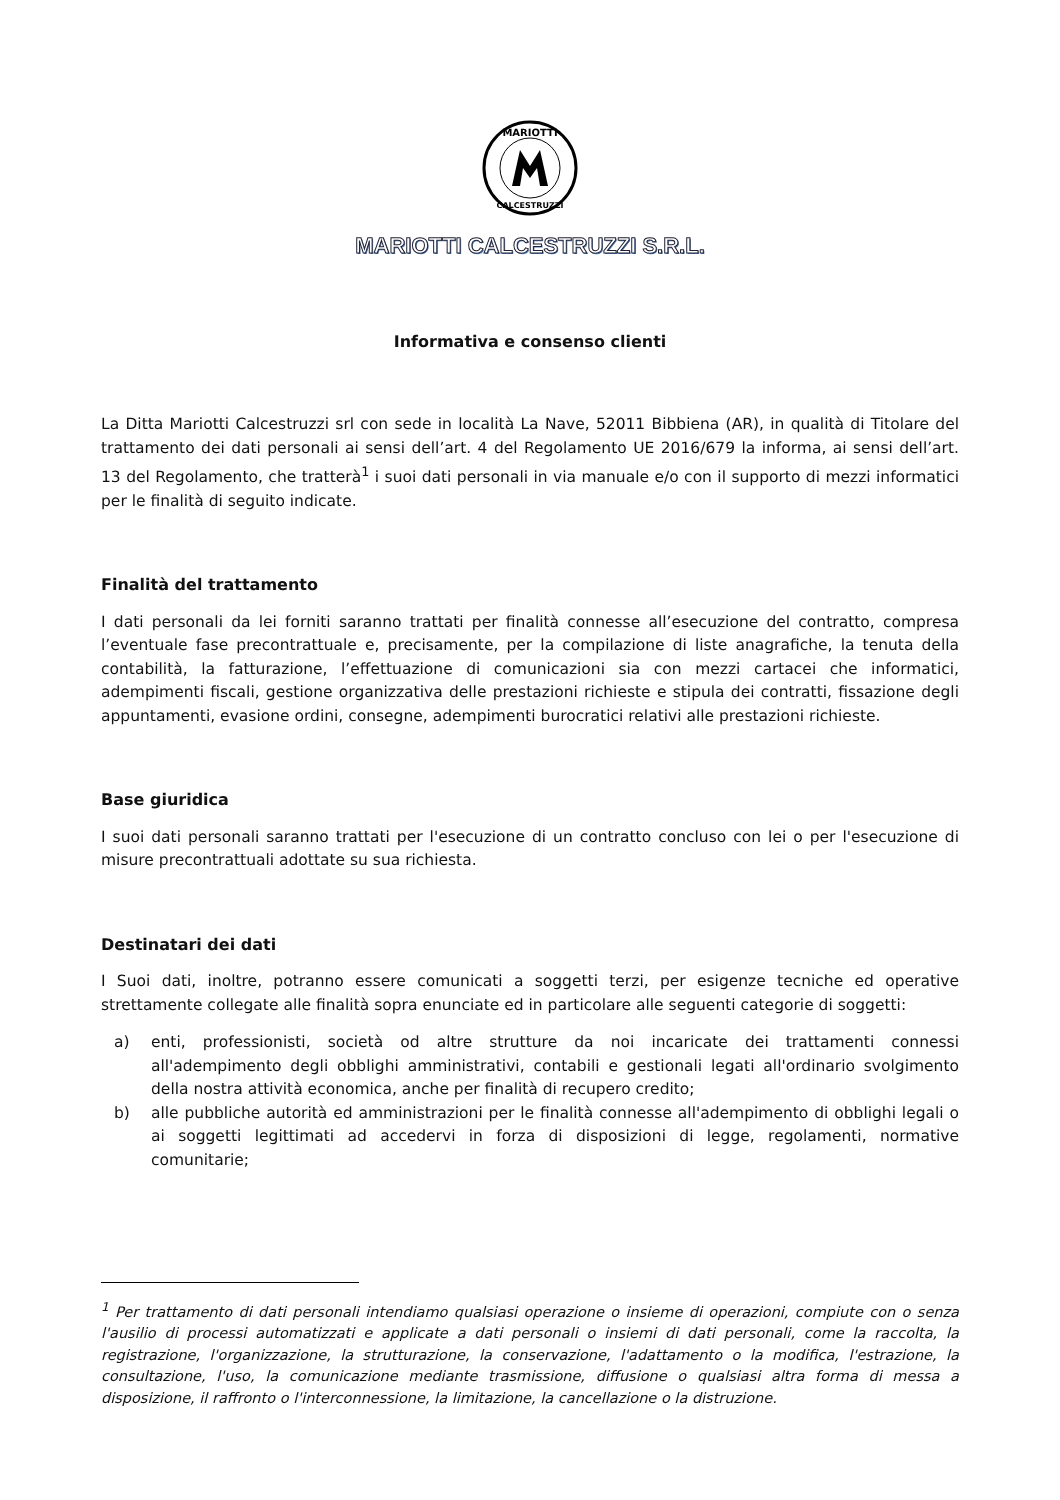MARIOTTI
CALCESTRUZZI
MARIOTTI CALCESTRUZZI S.R.L.
Informativa e consenso clienti
La Ditta Mariotti Calcestruzzi srl con sede in località La Nave, 52011 Bibbiena (AR), in qualità di Titolare del trattamento dei dati personali ai sensi dell’art. 4 del Regolamento UE 2016/679 la informa, ai sensi dell’art. 13 del Regolamento, che tratterà<sup>1</sup> i suoi dati personali in via manuale e/o con il supporto di mezzi informatici per le finalità di seguito indicate.
Finalità del trattamento
I dati personali da lei forniti saranno trattati per finalità connesse all’esecuzione del contratto, compresa l’eventuale fase precontrattuale e, precisamente, per la compilazione di liste anagrafiche, la tenuta della contabilità, la fatturazione, l’effettuazione di comunicazioni sia con mezzi cartacei che informatici, adempimenti fiscali, gestione organizzativa delle prestazioni richieste e stipula dei contratti, fissazione degli appuntamenti, evasione ordini, consegne, adempimenti burocratici relativi alle prestazioni richieste.
Base giuridica
I suoi dati personali saranno trattati per l'esecuzione di un contratto concluso con lei o per l'esecuzione di misure precontrattuali adottate su sua richiesta.
Destinatari dei dati
I Suoi dati, inoltre, potranno essere comunicati a soggetti terzi, per esigenze tecniche ed operative strettamente collegate alle finalità sopra enunciate ed in particolare alle seguenti categorie di soggetti:
a) enti, professionisti, società od altre strutture da noi incaricate dei trattamenti connessi all'adempimento degli obblighi amministrativi, contabili e gestionali legati all'ordinario svolgimento della nostra attività economica, anche per finalità di recupero credito;
b) alle pubbliche autorità ed amministrazioni per le finalità connesse all'adempimento di obblighi legali o ai soggetti legittimati ad accedervi in forza di disposizioni di legge, regolamenti, normative comunitarie;
<sup>1</sup> Per trattamento di dati personali intendiamo qualsiasi operazione o insieme di operazioni, compiute con o senza l'ausilio di processi automatizzati e applicate a dati personali o insiemi di dati personali, come la raccolta, la registrazione, l'organizzazione, la strutturazione, la conservazione, l'adattamento o la modifica, l'estrazione, la consultazione, l'uso, la comunicazione mediante trasmissione, diffusione o qualsiasi altra forma di messa a disposizione, il raffronto o l'interconnessione, la limitazione, la cancellazione o la distruzione.